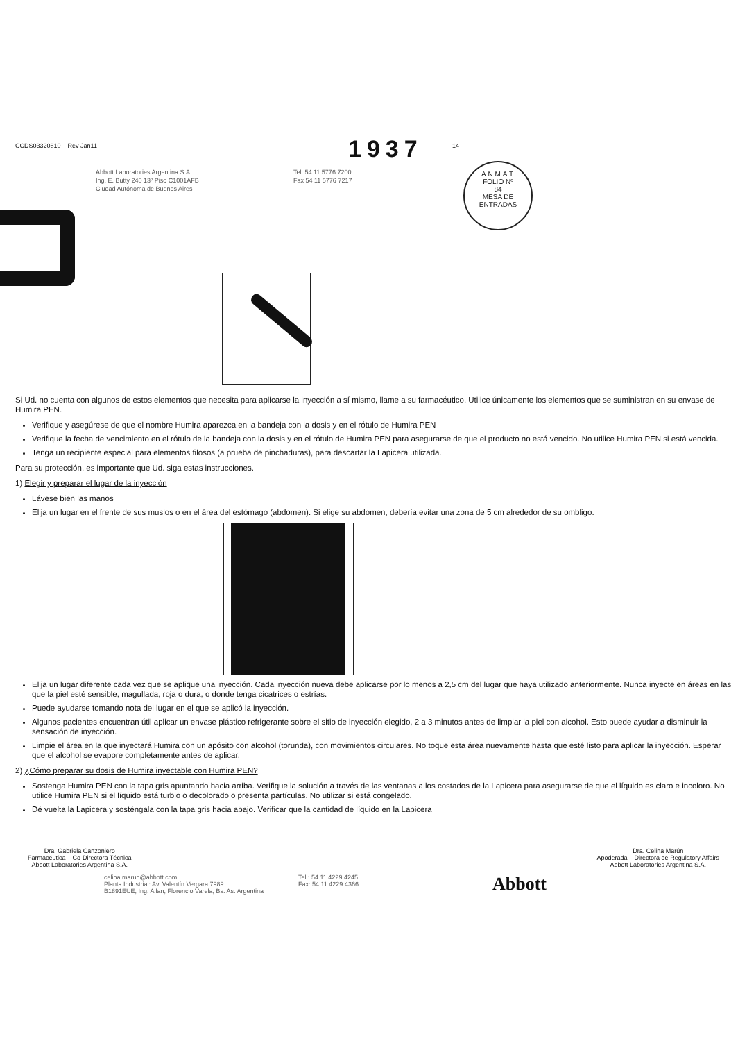A.N.M.A.T.
FOLIO Nº
84
MESA DE ENTRADAS
CCDS03320810 – Rev Jan11
1937
14
Abbott Laboratories Argentina S.A.
Ing. E. Butty 240 13º Piso C1001AFB
Ciudad Autónoma de Buenos Aires
Tel. 54 11 5776 7200
Fax 54 11 5776 7217
Si Ud. no cuenta con algunos de estos elementos que necesita para aplicarse la inyección a sí mismo, llame a su farmacéutico. Utilice únicamente los elementos que se suministran en su envase de Humira PEN.
Verifique y asegúrese de que el nombre Humira aparezca en la bandeja con la dosis y en el rótulo de Humira PEN
Verifique la fecha de vencimiento en el rótulo de la bandeja con la dosis y en el rótulo de Humira PEN para asegurarse de que el producto no está vencido. No utilice Humira PEN si está vencida.
Tenga un recipiente especial para elementos filosos (a prueba de pinchaduras), para descartar la Lapicera utilizada.
Para su protección, es importante que Ud. siga estas instrucciones.
1) Elegir y preparar el lugar de la inyección
Lávese bien las manos
Elija un lugar en el frente de sus muslos o en el área del estómago (abdomen). Si elige su abdomen, debería evitar una zona de 5 cm alrededor de su ombligo.
Elija un lugar diferente cada vez que se aplique una inyección. Cada inyección nueva debe aplicarse por lo menos a 2,5 cm del lugar que haya utilizado anteriormente. Nunca inyecte en áreas en las que la piel esté sensible, magullada, roja o dura, o donde tenga cicatrices o estrías.
Puede ayudarse tomando nota del lugar en el que se aplicó la inyección.
Algunos pacientes encuentran útil aplicar un envase plástico refrigerante sobre el sitio de inyección elegido, 2 a 3 minutos antes de limpiar la piel con alcohol. Esto puede ayudar a disminuir la sensación de inyección.
Limpie el área en la que inyectará Humira con un apósito con alcohol (torunda), con movimientos circulares. No toque esta área nuevamente hasta que esté listo para aplicar la inyección. Esperar que el alcohol se evapore completamente antes de aplicar.
2) ¿Cómo preparar su dosis de Humira inyectable con Humira PEN?
Sostenga Humira PEN con la tapa gris apuntando hacia arriba. Verifique la solución a través de las ventanas a los costados de la Lapicera para asegurarse de que el líquido es claro e incoloro. No utilice Humira PEN si el líquido está turbio o decolorado o presenta partículas. No utilizar si está congelado.
Dé vuelta la Lapicera y sosténgala con la tapa gris hacia abajo. Verificar que la cantidad de líquido en la Lapicera
Dra. Gabriela Canzoniero
Farmacéutica – Co-Directora Técnica
Abbott Laboratories Argentina S.A.
Dra. Celina Marún
Apoderada – Directora de Regulatory Affairs
Abbott Laboratories Argentina S.A.
celina.marun@abbott.com
Planta Industrial: Av. Valentín Vergara 7989
B1891EUE, Ing. Allan, Florencio Varela, Bs. As. Argentina
Tel.: 54 11 4229 4245
Fax: 54 11 4229 4366
Abbott